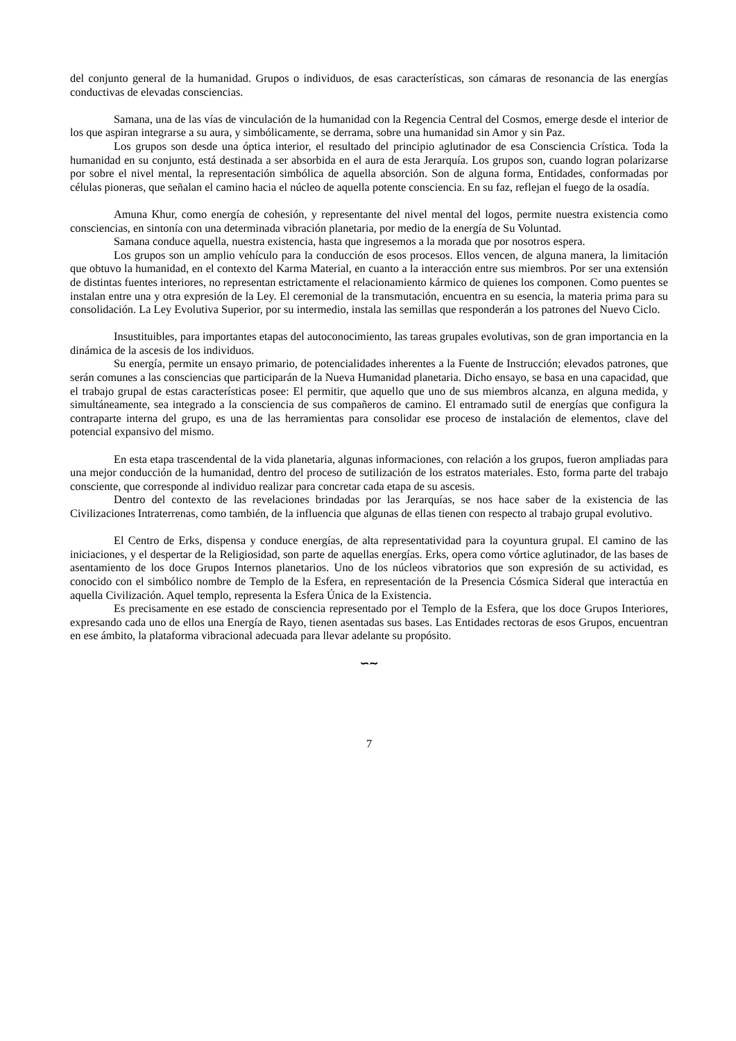del conjunto general de la humanidad. Grupos o individuos, de esas características, son cámaras de resonancia de las energías conductivas de elevadas consciencias.
Samana, una de las vías de vinculación de la humanidad con la Regencia Central del Cosmos, emerge desde el interior de los que aspiran integrarse a su aura, y simbólicamente, se derrama, sobre una humanidad sin Amor y sin Paz.
Los grupos son desde una óptica interior, el resultado del principio aglutinador de esa Consciencia Crística. Toda la humanidad en su conjunto, está destinada a ser absorbida en el aura de esta Jerarquía. Los grupos son, cuando logran polarizarse por sobre el nivel mental, la representación simbólica de aquella absorción. Son de alguna forma, Entidades, conformadas por células pioneras, que señalan el camino hacia el núcleo de aquella potente consciencia. En su faz, reflejan el fuego de la osadía.
Amuna Khur, como energía de cohesión, y representante del nivel mental del logos, permite nuestra existencia como consciencias, en sintonía con una determinada vibración planetaria, por medio de la energía de Su Voluntad.
Samana conduce aquella, nuestra existencia, hasta que ingresemos a la morada que por nosotros espera.
Los grupos son un amplio vehículo para la conducción de esos procesos. Ellos vencen, de alguna manera, la limitación que obtuvo la humanidad, en el contexto del Karma Material, en cuanto a la interacción entre sus miembros. Por ser una extensión de distintas fuentes interiores, no representan estrictamente el relacionamiento kármico de quienes los componen. Como puentes se instalan entre una y otra expresión de la Ley. El ceremonial de la transmutación, encuentra en su esencia, la materia prima para su consolidación. La Ley Evolutiva Superior, por su intermedio, instala las semillas que responderán a los patrones del Nuevo Ciclo.
Insustituibles, para importantes etapas del autoconocimiento, las tareas grupales evolutivas, son de gran importancia en la dinámica de la ascesis de los individuos.
Su energía, permite un ensayo primario, de potencialidades inherentes a la Fuente de Instrucción; elevados patrones, que serán comunes a las consciencias que participarán de la Nueva Humanidad planetaria. Dicho ensayo, se basa en una capacidad, que el trabajo grupal de estas características posee: El permitir, que aquello que uno de sus miembros alcanza, en alguna medida, y simultáneamente, sea integrado a la consciencia de sus compañeros de camino. El entramado sutil de energías que configura la contraparte interna del grupo, es una de las herramientas para consolidar ese proceso de instalación de elementos, clave del potencial expansivo del mismo.
En esta etapa trascendental de la vida planetaria, algunas informaciones, con relación a los grupos, fueron ampliadas para una mejor conducción de la humanidad, dentro del proceso de sutilización de los estratos materiales. Esto, forma parte del trabajo consciente, que corresponde al individuo realizar para concretar cada etapa de su ascesis.
Dentro del contexto de las revelaciones brindadas por las Jerarquías, se nos hace saber de la existencia de las Civilizaciones Intraterrenas, como también, de la influencia que algunas de ellas tienen con respecto al trabajo grupal evolutivo.
El Centro de Erks, dispensa y conduce energías, de alta representatividad para la coyuntura grupal. El camino de las iniciaciones, y el despertar de la Religiosidad, son parte de aquellas energías. Erks, opera como vórtice aglutinador, de las bases de asentamiento de los doce Grupos Internos planetarios. Uno de los núcleos vibratorios que son expresión de su actividad, es conocido con el simbólico nombre de Templo de la Esfera, en representación de la Presencia Cósmica Sideral que interactúa en aquella Civilización. Aquel templo, representa la Esfera Única de la Existencia.
Es precisamente en ese estado de consciencia representado por el Templo de la Esfera, que los doce Grupos Interiores, expresando cada uno de ellos una Energía de Rayo, tienen asentadas sus bases. Las Entidades rectoras de esos Grupos, encuentran en ese ámbito, la plataforma vibracional adecuada para llevar adelante su propósito.
∽∼
7